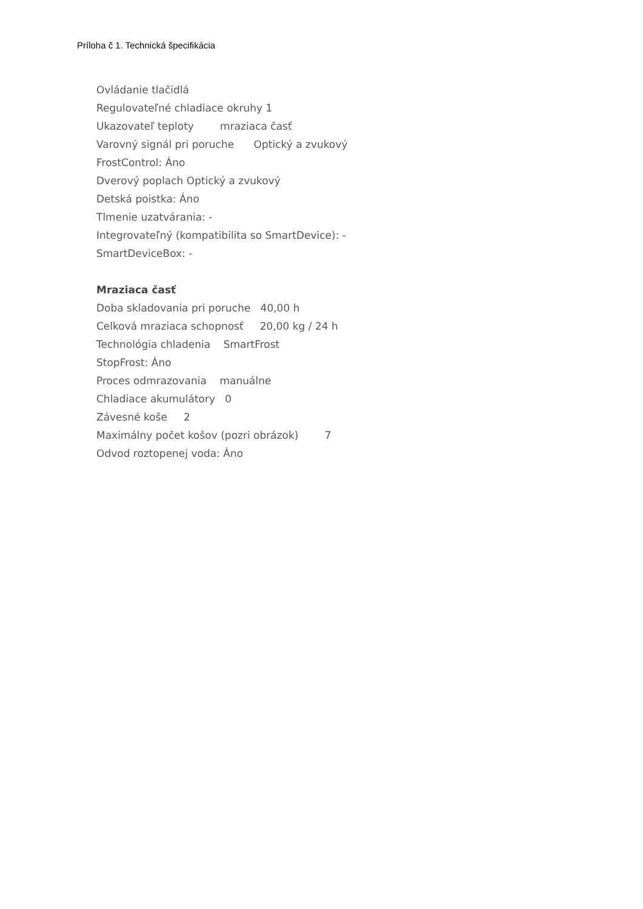Príloha č 1. Technická špecifikácia
Ovládanie tlačidlá
Regulovateľné chladiace okruhy 1
Ukazovateľ teploty mraziaca časť
Varovný signál pri poruche Optický a zvukový
FrostControl: Áno
Dverový poplach Optický a zvukový
Detská poistka: Áno
Tlmenie uzatvárania: -
Integrovateľný (kompatibilita so SmartDevice): -
SmartDeviceBox: -
Mraziaca časť
Doba skladovania pri poruche 40,00 h
Celková mraziaca schopnosť 20,00 kg / 24 h
Technológia chladenia SmartFrost
StopFrost: Áno
Proces odmrazovania manuálne
Chladiace akumulátory 0
Závesné koše 2
Maximálny počet košov (pozri obrázok) 7
Odvod roztopenej voda: Áno